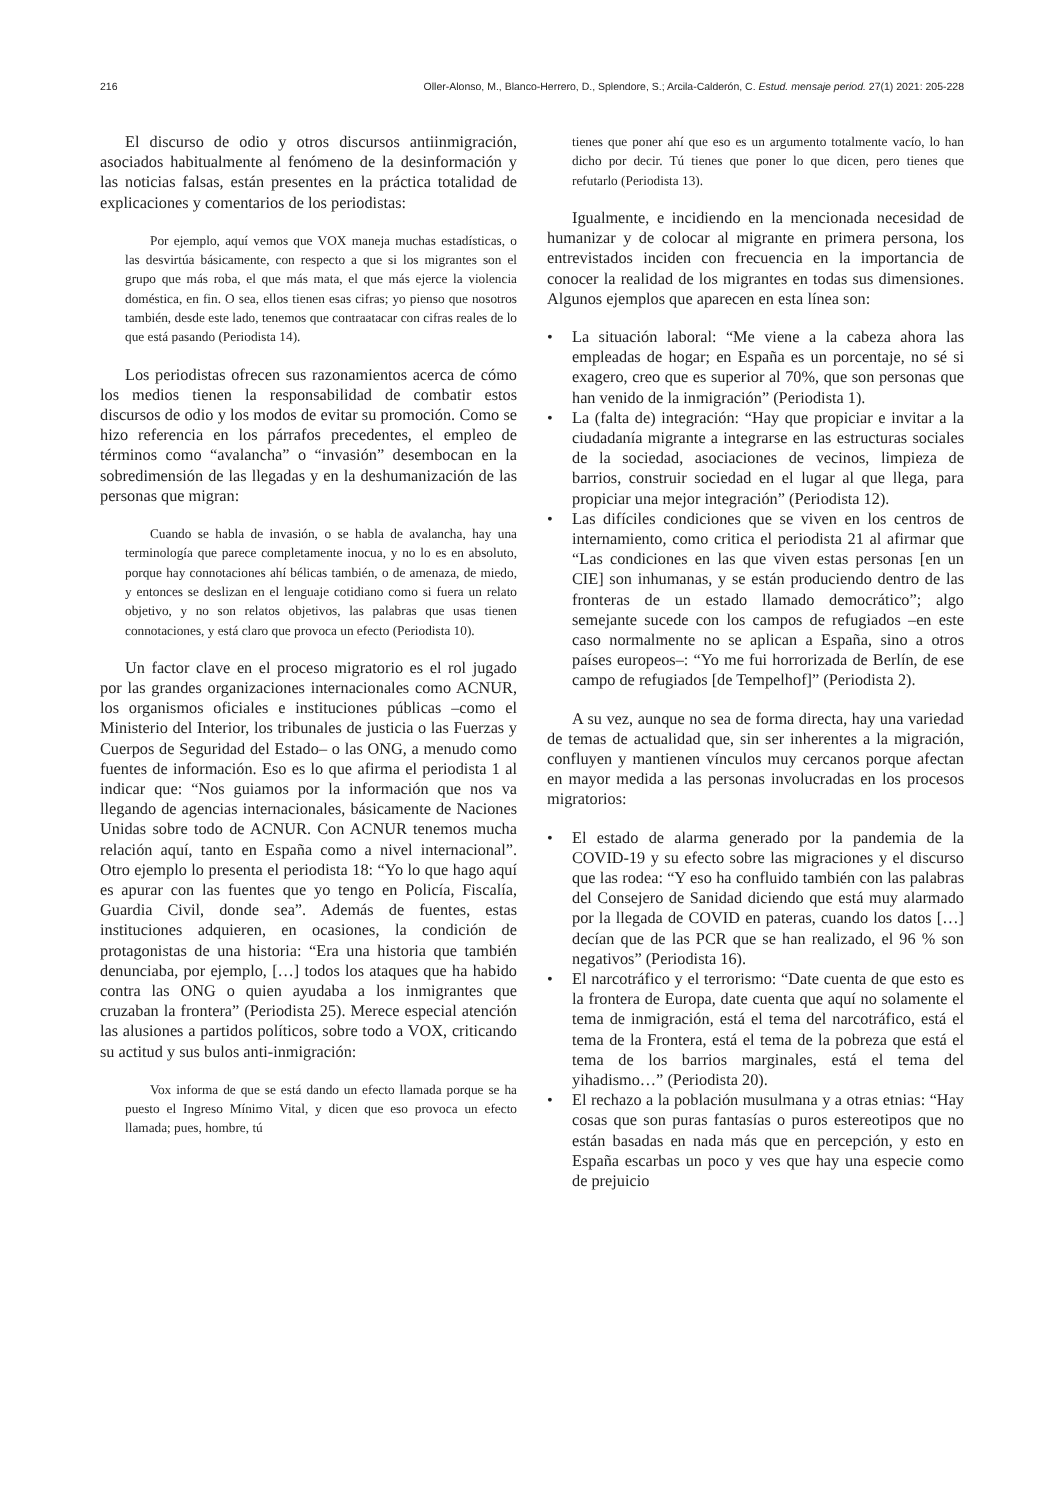216 Oller-Alonso, M., Blanco-Herrero, D., Splendore, S.; Arcila-Calderón, C. Estud. mensaje period. 27(1) 2021: 205-228
El discurso de odio y otros discursos antiinmigración, asociados habitualmente al fenómeno de la desinformación y las noticias falsas, están presentes en la práctica totalidad de explicaciones y comentarios de los periodistas:
Por ejemplo, aquí vemos que VOX maneja muchas estadísticas, o las desvirtúa básicamente, con respecto a que si los migrantes son el grupo que más roba, el que más mata, el que más ejerce la violencia doméstica, en fin. O sea, ellos tienen esas cifras; yo pienso que nosotros también, desde este lado, tenemos que contraatacar con cifras reales de lo que está pasando (Periodista 14).
Los periodistas ofrecen sus razonamientos acerca de cómo los medios tienen la responsabilidad de combatir estos discursos de odio y los modos de evitar su promoción. Como se hizo referencia en los párrafos precedentes, el empleo de términos como “avalancha” o “invasión” desembocan en la sobredimensión de las llegadas y en la deshumanización de las personas que migran:
Cuando se habla de invasión, o se habla de avalancha, hay una terminología que parece completamente inocua, y no lo es en absoluto, porque hay connotaciones ahí bélicas también, o de amenaza, de miedo, y entonces se deslizan en el lenguaje cotidiano como si fuera un relato objetivo, y no son relatos objetivos, las palabras que usas tienen connotaciones, y está claro que provoca un efecto (Periodista 10).
Un factor clave en el proceso migratorio es el rol jugado por las grandes organizaciones internacionales como ACNUR, los organismos oficiales e instituciones públicas –como el Ministerio del Interior, los tribunales de justicia o las Fuerzas y Cuerpos de Seguridad del Estado– o las ONG, a menudo como fuentes de información. Eso es lo que afirma el periodista 1 al indicar que: “Nos guiamos por la información que nos va llegando de agencias internacionales, básicamente de Naciones Unidas sobre todo de ACNUR. Con ACNUR tenemos mucha relación aquí, tanto en España como a nivel internacional”. Otro ejemplo lo presenta el periodista 18: “Yo lo que hago aquí es apurar con las fuentes que yo tengo en Policía, Fiscalía, Guardia Civil, donde sea”. Además de fuentes, estas instituciones adquieren, en ocasiones, la condición de protagonistas de una historia: “Era una historia que también denunciaba, por ejemplo, […] todos los ataques que ha habido contra las ONG o quien ayudaba a los inmigrantes que cruzaban la frontera” (Periodista 25). Merece especial atención las alusiones a partidos políticos, sobre todo a VOX, criticando su actitud y sus bulos anti-inmigración:
Vox informa de que se está dando un efecto llamada porque se ha puesto el Ingreso Mínimo Vital, y dicen que eso provoca un efecto llamada; pues, hombre, tú
tienes que poner ahí que eso es un argumento totalmente vacío, lo han dicho por decir. Tú tienes que poner lo que dicen, pero tienes que refutarlo (Periodista 13).
Igualmente, e incidiendo en la mencionada necesidad de humanizar y de colocar al migrante en primera persona, los entrevistados inciden con frecuencia en la importancia de conocer la realidad de los migrantes en todas sus dimensiones. Algunos ejemplos que aparecen en esta línea son:
• La situación laboral: “Me viene a la cabeza ahora las empleadas de hogar; en España es un porcentaje, no sé si exagero, creo que es superior al 70%, que son personas que han venido de la inmigración” (Periodista 1).
• La (falta de) integración: “Hay que propiciar e invitar a la ciudadanía migrante a integrarse en las estructuras sociales de la sociedad, asociaciones de vecinos, limpieza de barrios, construir sociedad en el lugar al que llega, para propiciar una mejor integración” (Periodista 12).
• Las difíciles condiciones que se viven en los centros de internamiento, como critica el periodista 21 al afirmar que “Las condiciones en las que viven estas personas [en un CIE] son inhumanas, y se están produciendo dentro de las fronteras de un estado llamado democrático”; algo semejante sucede con los campos de refugiados –en este caso normalmente no se aplican a España, sino a otros países europeos–: “Yo me fui horrorizada de Berlín, de ese campo de refugiados [de Tempelhof]” (Periodista 2).
A su vez, aunque no sea de forma directa, hay una variedad de temas de actualidad que, sin ser inherentes a la migración, confluyen y mantienen vínculos muy cercanos porque afectan en mayor medida a las personas involucradas en los procesos migratorios:
• El estado de alarma generado por la pandemia de la COVID-19 y su efecto sobre las migraciones y el discurso que las rodea: “Y eso ha confluido también con las palabras del Consejero de Sanidad diciendo que está muy alarmado por la llegada de COVID en pateras, cuando los datos […] decían que de las PCR que se han realizado, el 96 % son negativos” (Periodista 16).
• El narcotráfico y el terrorismo: “Date cuenta de que esto es la frontera de Europa, date cuenta que aquí no solamente el tema de inmigración, está el tema del narcotráfico, está el tema de la Frontera, está el tema de la pobreza que está el tema de los barrios marginales, está el tema del yihadismo…” (Periodista 20).
• El rechazo a la población musulmana y a otras etnias: “Hay cosas que son puras fantasías o puros estereotipos que no están basadas en nada más que en percepción, y esto en España escarbas un poco y ves que hay una especie como de prejuicio